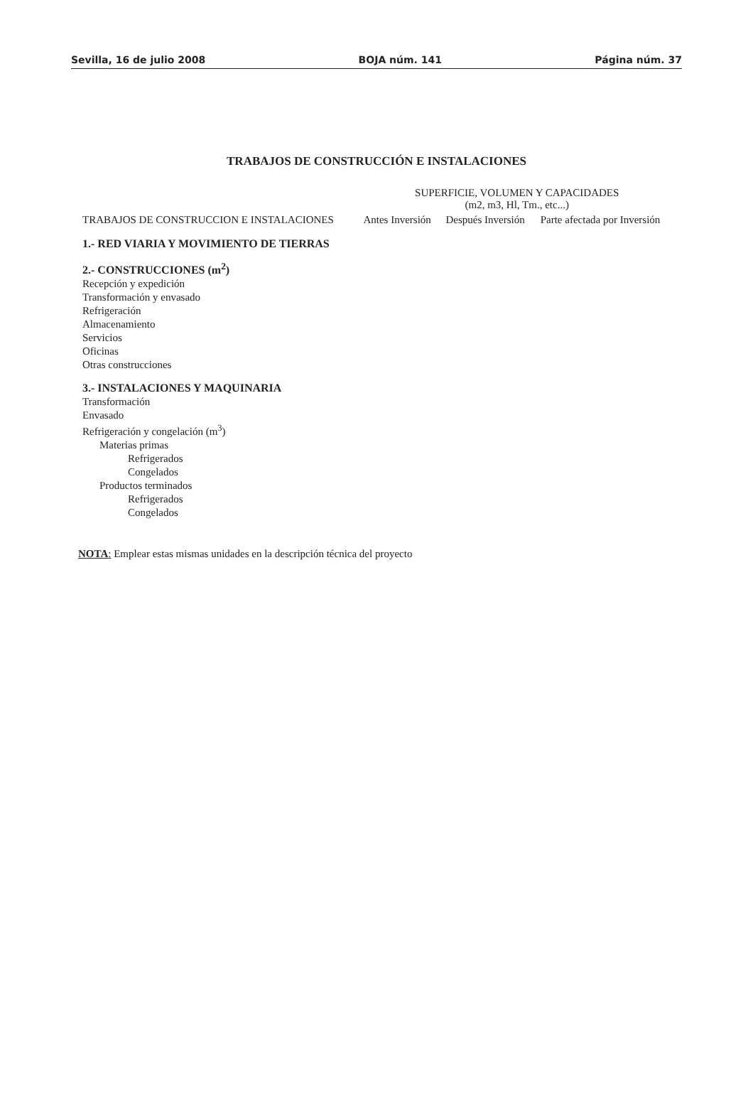Sevilla, 16 de julio 2008 BOJA núm. 141 Página núm. 37
TRABAJOS DE CONSTRUCCIÓN E INSTALACIONES
| TRABAJOS DE CONSTRUCCION E INSTALACIONES | SUPERFICIE, VOLUMEN Y CAPACIDADES (m2, m3, Hl, Tm., etc...) | | |
| --- | --- | --- | --- |
| | Antes Inversión | Después Inversión | Parte afectada por Inversión |
| 1.- RED VIARIA Y MOVIMIENTO DE TIERRAS | | | |
| 2.- CONSTRUCCIONES (m<sup>2</sup>) | | | |
| Recepción y expedición | | | |
| Transformación y envasado | | | |
| Refrigeración | | | |
| Almacenamiento | | | |
| Servicios | | | |
| Oficinas | | | |
| Otras construcciones | | | |
| 3.- INSTALACIONES Y MAQUINARIA | | | |
| Transformación | | | |
| Envasado | | | |
| Refrigeración y congelación (m<sup>3</sup>) | | | |
| Materias primas | | | |
| Refrigerados | | | |
| Congelados | | | |
| Productos terminados | | | |
| Refrigerados | | | |
| Congelados | | | |
NOTA: Emplear estas mismas unidades en la descripción técnica del proyecto